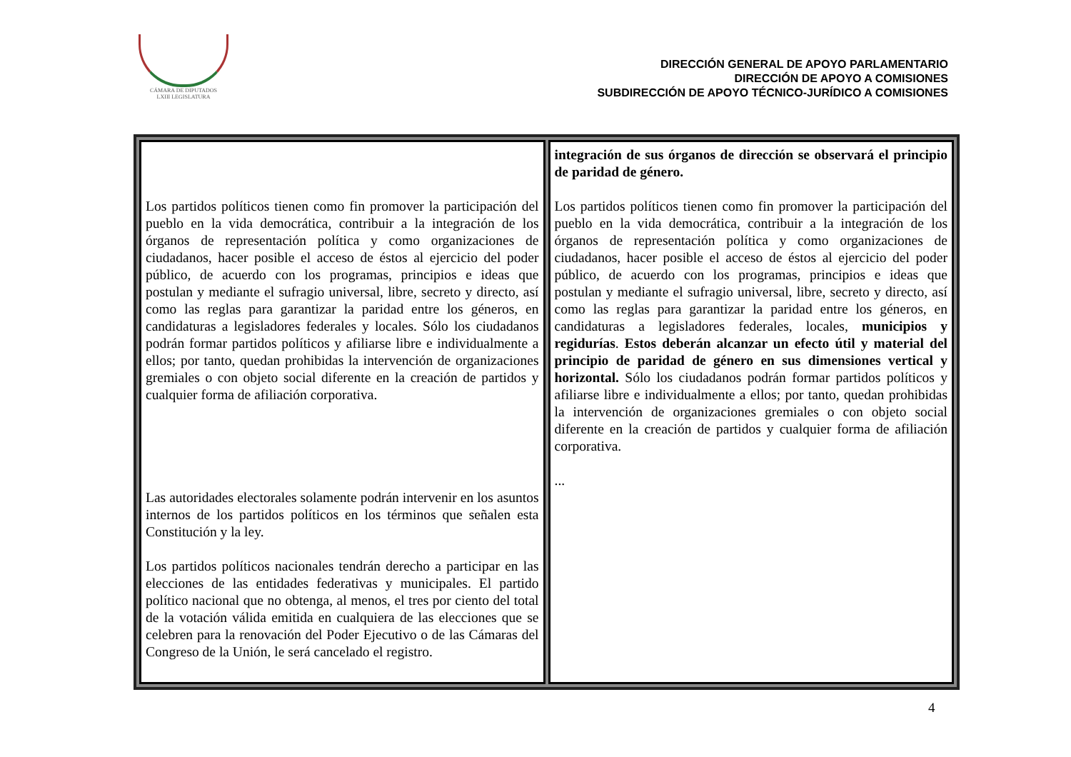CÁMARA DE DIPUTADOS
LXIII LEGISLATURA
DIRECCIÓN GENERAL DE APOYO PARLAMENTARIO
DIRECCIÓN DE APOYO A COMISIONES
SUBDIRECCIÓN DE APOYO TÉCNICO-JURÍDICO A COMISIONES
| Los partidos políticos tienen como fin promover la participación del pueblo en la vida democrática, contribuir a la integración de los órganos de representación política y como organizaciones de ciudadanos, hacer posible el acceso de éstos al ejercicio del poder público, de acuerdo con los programas, principios e ideas que postulan y mediante el sufragio universal, libre, secreto y directo, así como las reglas para garantizar la paridad entre los géneros, en candidaturas a legisladores federales y locales. Sólo los ciudadanos podrán formar partidos políticos y afiliarse libre e individualmente a ellos; por tanto, quedan prohibidas la intervención de organizaciones gremiales o con objeto social diferente en la creación de partidos y cualquier forma de afiliación corporativa. Las autoridades electorales solamente podrán intervenir en los asuntos internos de los partidos políticos en los términos que señalen esta Constitución y la ley. Los partidos políticos nacionales tendrán derecho a participar en las elecciones de las entidades federativas y municipales. El partido político nacional que no obtenga, al menos, el tres por ciento del total de la votación válida emitida en cualquiera de las elecciones que se celebren para la renovación del Poder Ejecutivo o de las Cámaras del Congreso de la Unión, le será cancelado el registro. | integración de sus órganos de dirección se observará el principio de paridad de género. Los partidos políticos tienen como fin promover la participación del pueblo en la vida democrática, contribuir a la integración de los órganos de representación política y como organizaciones de ciudadanos, hacer posible el acceso de éstos al ejercicio del poder público, de acuerdo con los programas, principios e ideas que postulan y mediante el sufragio universal, libre, secreto y directo, así como las reglas para garantizar la paridad entre los géneros, en candidaturas a legisladores federales, locales, municipios y regidurías . Estos deberán alcanzar un efecto útil y material del principio de paridad de género en sus dimensiones vertical y horizontal. Sólo los ciudadanos podrán formar partidos políticos y afiliarse libre e individualmente a ellos; por tanto, quedan prohibidas la intervención de organizaciones gremiales o con objeto social diferente en la creación de partidos y cualquier forma de afiliación corporativa. ... |
4